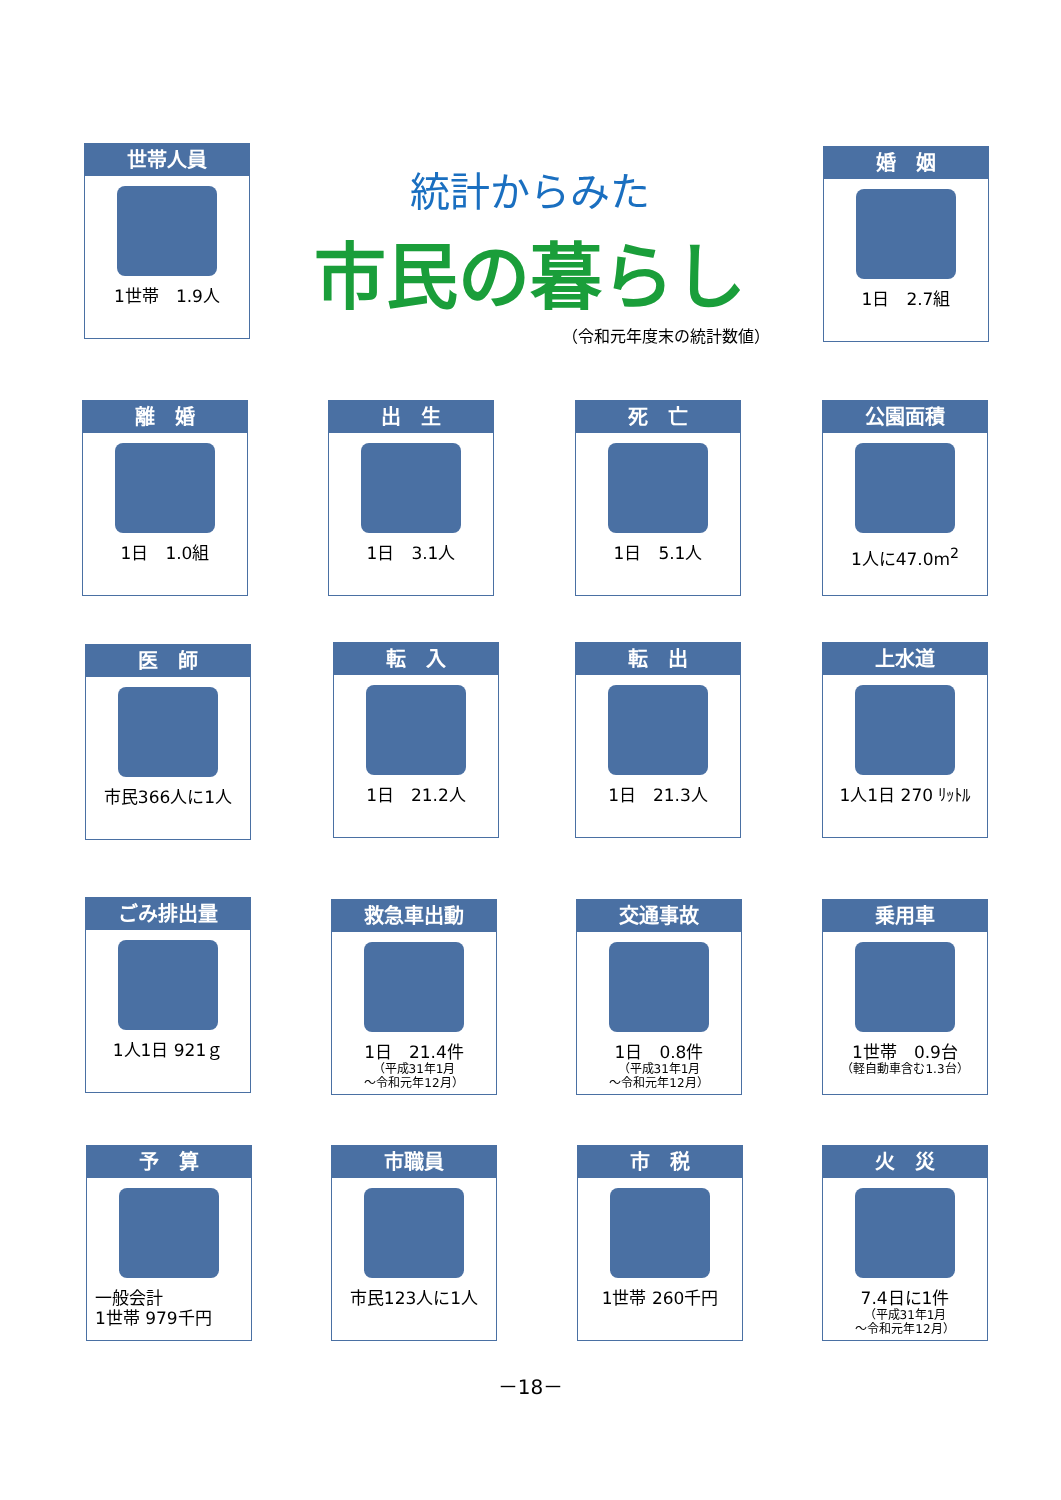世帯人員
1世帯　1.9人
統計からみた
市民の暮らし
（令和元年度末の統計数値）
婚　姻
1日　2.7組
離　婚
1日　1.0組
出　生
1日　3.1人
死　亡
1日　5.1人
公園面積
1人に47.0m<sup>2</sup>
医　師
市民366人に1人
転　入
1日　21.2人
転　出
1日　21.3人
上水道
1人1日 270 ﾘｯﾄﾙ
ごみ排出量
1人1日 921ｇ
救急車出動
1日　21.4件
（平成31年1月
～令和元年12月）
交通事故
1日　0.8件
（平成31年1月
～令和元年12月）
乗用車
1世帯　0.9台
（軽自動車含む1.3台）
予　算
一般会計
1世帯 979千円
市職員
市民123人に1人
市　税
1世帯 260千円
火　災
7.4日に1件
（平成31年1月
～令和元年12月）
－18－